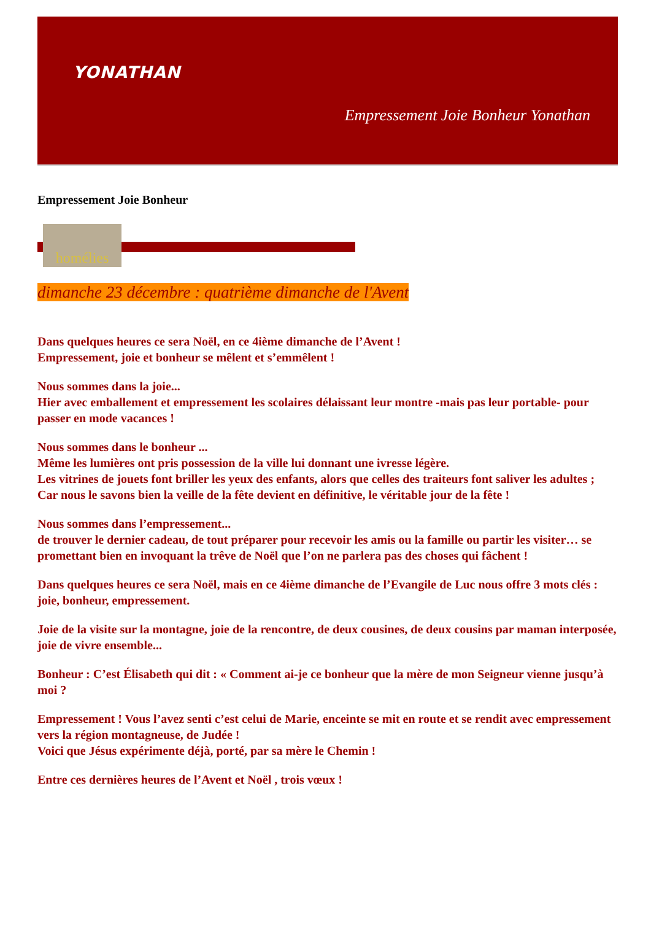YONATHAN
Empressement Joie Bonheur Yonathan
Empressement Joie Bonheur
homélies
dimanche 23 décembre : quatrième dimanche de l'Avent
Dans quelques heures ce sera Noël, en ce 4ième dimanche de l’Avent !
Empressement, joie et bonheur se mêlent et s’emmêlent !
Nous sommes dans la joie...
Hier avec emballement et empressement les scolaires délaissant leur montre -mais pas leur portable- pour passer en mode vacances !
Nous sommes dans le bonheur ...
Même les lumières ont pris possession de la ville lui donnant une ivresse légère.
Les vitrines de jouets font briller les yeux des enfants, alors que celles des traiteurs font saliver les adultes ;
Car nous le savons bien la veille de la fête devient en définitive, le véritable jour de la fête !
Nous sommes dans l’empressement...
de trouver le dernier cadeau, de tout préparer pour recevoir les amis ou la famille ou partir les visiter… se promettant bien en invoquant la trêve de Noël que l’on ne parlera pas des choses qui fâchent !
Dans quelques heures ce sera Noël, mais en ce 4ième dimanche de l’Evangile de Luc nous offre 3 mots clés : joie, bonheur, empressement.
Joie de la visite sur la montagne, joie de la rencontre, de deux cousines, de deux cousins par maman interposée, joie de vivre ensemble...
Bonheur : C’est Élisabeth qui dit : « Comment ai-je ce bonheur que la mère de mon Seigneur vienne jusqu’à moi ?
Empressement ! Vous l’avez senti c’est celui de Marie, enceinte se mit en route et se rendit avec empressement vers la région montagneuse, de Judée !
Voici que Jésus expérimente déjà, porté, par sa mère le Chemin !
Entre ces dernières heures de l’Avent et Noël , trois vœux !